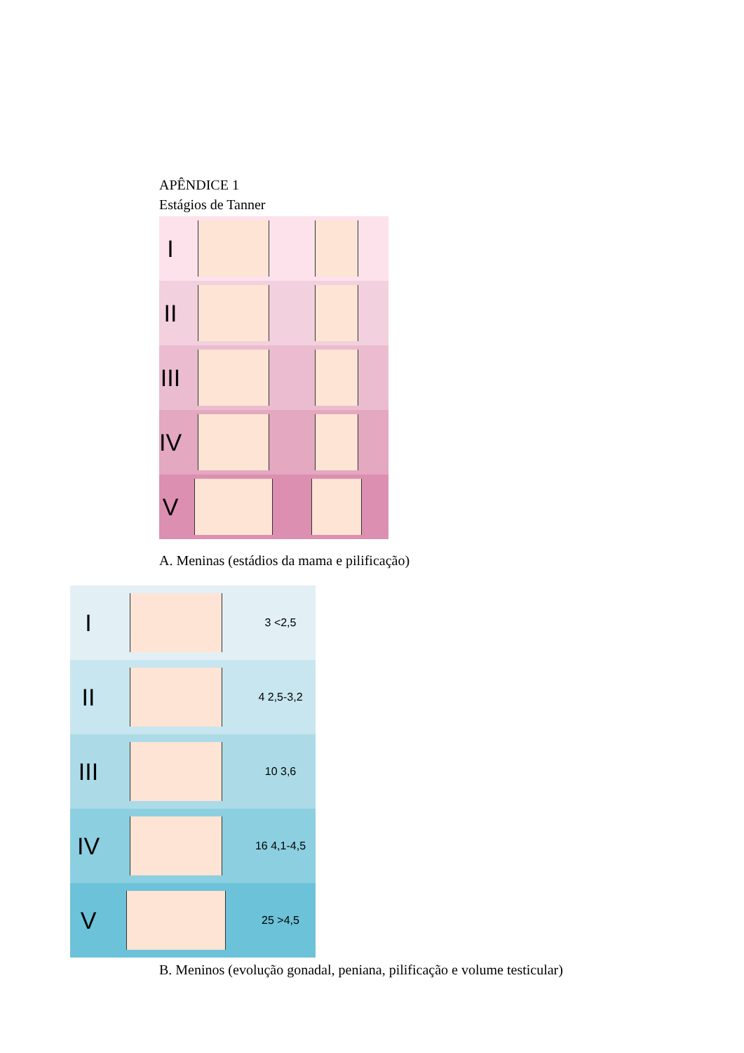APÊNDICE 1
Estágios de Tanner
I
II
III
IV
V
A. Meninas (estádios da mama e pilificação)
I
3 <2,5
II
4 2,5-3,2
III
10 3,6
IV
16 4,1-4,5
V
25 >4,5
B. Meninos (evolução gonadal, peniana, pilificação e volume testicular)